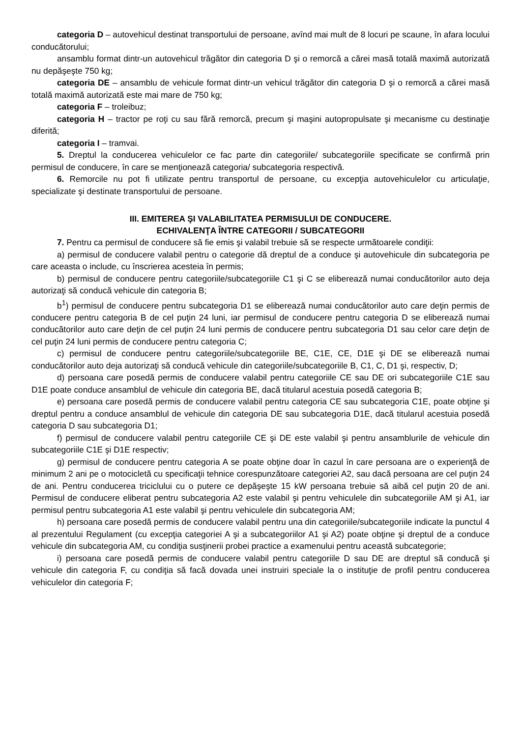categoria D – autovehicul destinat transportului de persoane, avînd mai mult de 8 locuri pe scaune, în afara locului conducătorului;
ansamblu format dintr-un autovehicul trăgător din categoria D şi o remorcă a cărei masă totală maximă autorizată nu depăşeşte 750 kg;
categoria DE – ansamblu de vehicule format dintr-un vehicul trăgător din categoria D şi o remorcă a cărei masă totală maximă autorizată este mai mare de 750 kg;
categoria F – troleibuz;
categoria H – tractor pe roţi cu sau fără remorcă, precum şi maşini autopropulsate şi mecanisme cu destinaţie diferită;
categoria I – tramvai.
5. Dreptul la conducerea vehiculelor ce fac parte din categoriile/ subcategoriile specificate se confirmă prin permisul de conducere, în care se menţionează categoria/ subcategoria respectivă.
6. Remorcile nu pot fi utilizate pentru transportul de persoane, cu excepţia autovehiculelor cu articulaţie, specializate şi destinate transportului de persoane.
III. EMITEREA ŞI VALABILITATEA PERMISULUI DE CONDUCERE.
ECHIVALENŢA ÎNTRE CATEGORII / SUBCATEGORII
7. Pentru ca permisul de conducere să fie emis şi valabil trebuie să se respecte următoarele condiţii:
a) permisul de conducere valabil pentru o categorie dă dreptul de a conduce şi autovehicule din subcategoria pe care aceasta o include, cu înscrierea acesteia în permis;
b) permisul de conducere pentru categoriile/subcategoriile C1 şi C se eliberează numai conducătorilor auto deja autorizaţi să conducă vehicule din categoria B;
b<sup>1</sup>) permisul de conducere pentru subcategoria D1 se eliberează numai conducătorilor auto care deţin permis de conducere pentru categoria B de cel puţin 24 luni, iar permisul de conducere pentru categoria D se eliberează numai conducătorilor auto care deţin de cel puţin 24 luni permis de conducere pentru subcategoria D1 sau celor care deţin de cel puţin 24 luni permis de conducere pentru categoria C;
c) permisul de conducere pentru categoriile/subcategoriile BE, C1E, CE, D1E şi DE se eliberează numai conducătorilor auto deja autorizaţi să conducă vehicule din categoriile/subcategoriile B, C1, C, D1 şi, respectiv, D;
d) persoana care posedă permis de conducere valabil pentru categoriile CE sau DE ori subcategoriile C1E sau D1E poate conduce ansamblul de vehicule din categoria BE, dacă titularul acestuia posedă categoria B;
e) persoana care posedă permis de conducere valabil pentru categoria CE sau subcategoria C1E, poate obţine şi dreptul pentru a conduce ansamblul de vehicule din categoria DE sau subcategoria D1E, dacă titularul acestuia posedă categoria D sau subcategoria D1;
f) permisul de conducere valabil pentru categoriile CE şi DE este valabil şi pentru ansamblurile de vehicule din subcategoriile C1E şi D1E respectiv;
g) permisul de conducere pentru categoria A se poate obţine doar în cazul în care persoana are o experienţă de minimum 2 ani pe o motocicletă cu specificaţii tehnice corespunzătoare categoriei A2, sau dacă persoana are cel puţin 24 de ani. Pentru conducerea triciclului cu o putere ce depăşeşte 15 kW persoana trebuie să aibă cel puţin 20 de ani. Permisul de conducere eliberat pentru subcategoria A2 este valabil şi pentru vehiculele din subcategoriile AM şi A1, iar permisul pentru subcategoria A1 este valabil şi pentru vehiculele din subcategoria AM;
h) persoana care posedă permis de conducere valabil pentru una din categoriile/subcategoriile indicate la punctul 4 al prezentului Regulament (cu excepţia categoriei A şi a subcategoriilor A1 şi A2) poate obţine şi dreptul de a conduce vehicule din subcategoria AM, cu condiţia susţinerii probei practice a examenului pentru această subcategorie;
i) persoana care posedă permis de conducere valabil pentru categoriile D sau DE are dreptul să conducă şi vehicule din categoria F, cu condiţia să facă dovada unei instruiri speciale la o instituţie de profil pentru conducerea vehiculelor din categoria F;